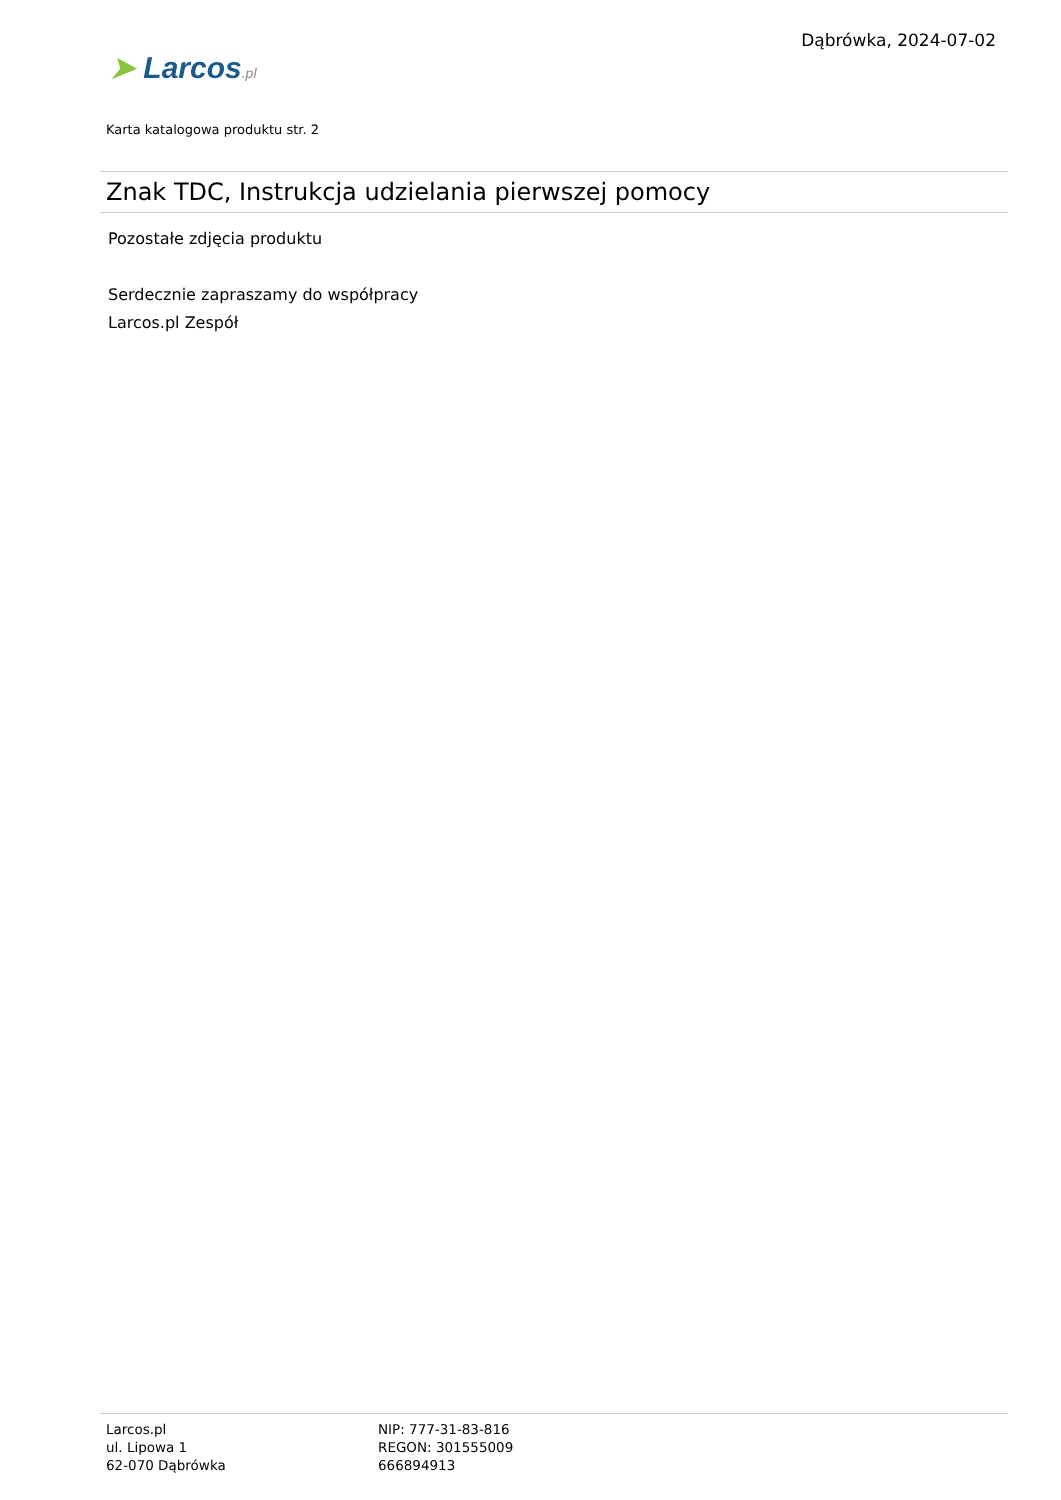Dąbrówka, 2024-07-02
➤ Larcos.pl
Karta katalogowa produktu str. 2
Znak TDC, Instrukcja udzielania pierwszej pomocy
Pozostałe zdjęcia produktu
Serdecznie zapraszamy do współpracy
Larcos.pl Zespół
Larcos.pl
ul. Lipowa 1
62-070 Dąbrówka
NIP: 777-31-83-816
REGON: 301555009
666894913